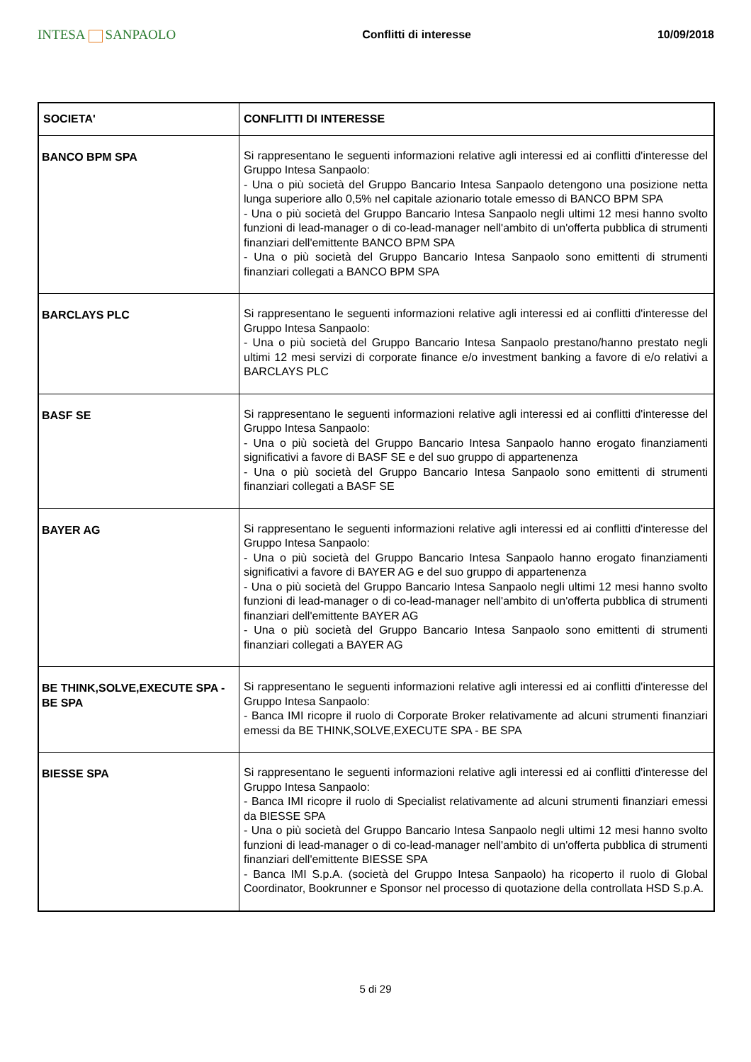INTESA SANPAOLO
Conflitti di interesse 10/09/2018
| SOCIETA' | CONFLITTI DI INTERESSE |
| --- | --- |
| BANCO BPM SPA | Si rappresentano le seguenti informazioni relative agli interessi ed ai conflitti d'interesse del Gruppo Intesa Sanpaolo: - Una o più società del Gruppo Bancario Intesa Sanpaolo detengono una posizione netta lunga superiore allo 0,5% nel capitale azionario totale emesso di BANCO BPM SPA - Una o più società del Gruppo Bancario Intesa Sanpaolo negli ultimi 12 mesi hanno svolto funzioni di lead-manager o di co-lead-manager nell'ambito di un'offerta pubblica di strumenti finanziari dell'emittente BANCO BPM SPA - Una o più società del Gruppo Bancario Intesa Sanpaolo sono emittenti di strumenti finanziari collegati a BANCO BPM SPA |
| BARCLAYS PLC | Si rappresentano le seguenti informazioni relative agli interessi ed ai conflitti d'interesse del Gruppo Intesa Sanpaolo: - Una o più società del Gruppo Bancario Intesa Sanpaolo prestano/hanno prestato negli ultimi 12 mesi servizi di corporate finance e/o investment banking a favore di e/o relativi a BARCLAYS PLC |
| BASF SE | Si rappresentano le seguenti informazioni relative agli interessi ed ai conflitti d'interesse del Gruppo Intesa Sanpaolo: - Una o più società del Gruppo Bancario Intesa Sanpaolo hanno erogato finanziamenti significativi a favore di BASF SE e del suo gruppo di appartenenza - Una o più società del Gruppo Bancario Intesa Sanpaolo sono emittenti di strumenti finanziari collegati a BASF SE |
| BAYER AG | Si rappresentano le seguenti informazioni relative agli interessi ed ai conflitti d'interesse del Gruppo Intesa Sanpaolo: - Una o più società del Gruppo Bancario Intesa Sanpaolo hanno erogato finanziamenti significativi a favore di BAYER AG e del suo gruppo di appartenenza - Una o più società del Gruppo Bancario Intesa Sanpaolo negli ultimi 12 mesi hanno svolto funzioni di lead-manager o di co-lead-manager nell'ambito di un'offerta pubblica di strumenti finanziari dell'emittente BAYER AG - Una o più società del Gruppo Bancario Intesa Sanpaolo sono emittenti di strumenti finanziari collegati a BAYER AG |
| BE THINK,SOLVE,EXECUTE SPA - BE SPA | Si rappresentano le seguenti informazioni relative agli interessi ed ai conflitti d'interesse del Gruppo Intesa Sanpaolo: - Banca IMI ricopre il ruolo di Corporate Broker relativamente ad alcuni strumenti finanziari emessi da BE THINK,SOLVE,EXECUTE SPA - BE SPA |
| BIESSE SPA | Si rappresentano le seguenti informazioni relative agli interessi ed ai conflitti d'interesse del Gruppo Intesa Sanpaolo: - Banca IMI ricopre il ruolo di Specialist relativamente ad alcuni strumenti finanziari emessi da BIESSE SPA - Una o più società del Gruppo Bancario Intesa Sanpaolo negli ultimi 12 mesi hanno svolto funzioni di lead-manager o di co-lead-manager nell'ambito di un'offerta pubblica di strumenti finanziari dell'emittente BIESSE SPA - Banca IMI S.p.A. (società del Gruppo Intesa Sanpaolo) ha ricoperto il ruolo di Global Coordinator, Bookrunner e Sponsor nel processo di quotazione della controllata HSD S.p.A. |
5 di 29